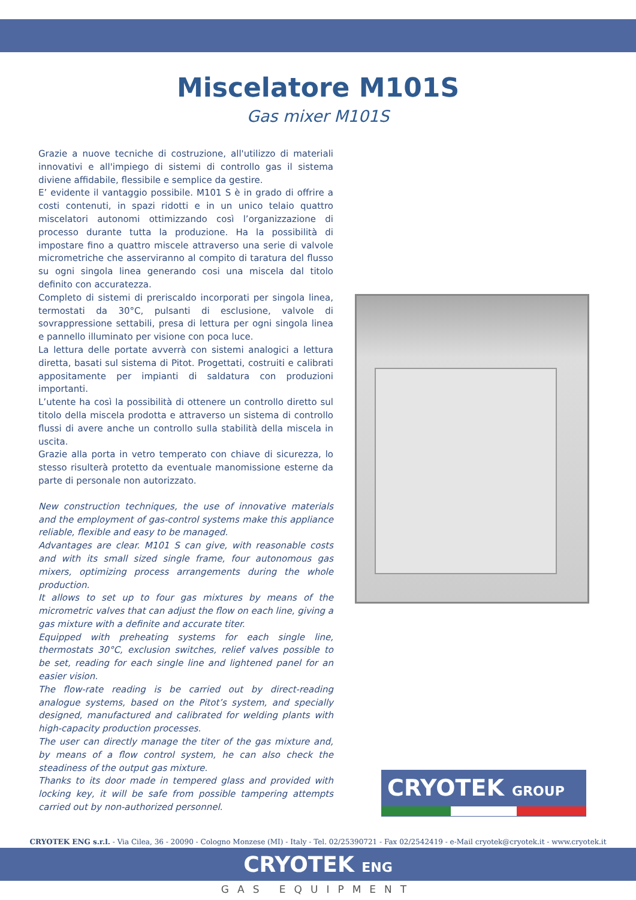Miscelatore M101S
Gas mixer M101S
Grazie a nuove tecniche di costruzione, all'utilizzo di materiali innovativi e all'impiego di sistemi di controllo gas il sistema diviene affidabile, flessibile e semplice da gestire.
E’ evidente il vantaggio possibile. M101 S è in grado di offrire a costi contenuti, in spazi ridotti e in un unico telaio quattro miscelatori autonomi ottimizzando così l’organizzazione di processo durante tutta la produzione. Ha la possibilità di impostare fino a quattro miscele attraverso una serie di valvole micrometriche che asserviranno al compito di taratura del flusso su ogni singola linea generando cosi una miscela dal titolo definito con accuratezza.
Completo di sistemi di preriscaldo incorporati per singola linea, termostati da 30°C, pulsanti di esclusione, valvole di sovrappressione settabili, presa di lettura per ogni singola linea e pannello illuminato per visione con poca luce.
La lettura delle portate avverrà con sistemi analogici a lettura diretta, basati sul sistema di Pitot. Progettati, costruiti e calibrati appositamente per impianti di saldatura con produzioni importanti.
L’utente ha così la possibilità di ottenere un controllo diretto sul titolo della miscela prodotta e attraverso un sistema di controllo flussi di avere anche un controllo sulla stabilità della miscela in uscita.
Grazie alla porta in vetro temperato con chiave di sicurezza, lo stesso risulterà protetto da eventuale manomissione esterne da parte di personale non autorizzato.
New construction techniques, the use of innovative materials and the employment of gas-control systems make this appliance reliable, flexible and easy to be managed.
Advantages are clear. M101 S can give, with reasonable costs and with its small sized single frame, four autonomous gas mixers, optimizing process arrangements during the whole production.
It allows to set up to four gas mixtures by means of the micrometric valves that can adjust the flow on each line, giving a gas mixture with a definite and accurate titer.
Equipped with preheating systems for each single line, thermostats 30°C, exclusion switches, relief valves possible to be set, reading for each single line and lightened panel for an easier vision.
The flow-rate reading is be carried out by direct-reading analogue systems, based on the Pitot’s system, and specially designed, manufactured and calibrated for welding plants with high-capacity production processes.
The user can directly manage the titer of the gas mixture and, by means of a flow control system, he can also check the steadiness of the output gas mixture.
Thanks to its door made in tempered glass and provided with locking key, it will be safe from possible tampering attempts carried out by non-authorized personnel.
CRYOTEK GROUP
CRYOTEK ENG s.r.l. - Via Cilea, 36 - 20090 - Cologno Monzese (MI) - Italy - Tel. 02/25390721 - Fax 02/2542419 - e-Mail cryotek@cryotek.it - www.cryotek.it
CRYOTEK ENG
GAS EQUIPMENT